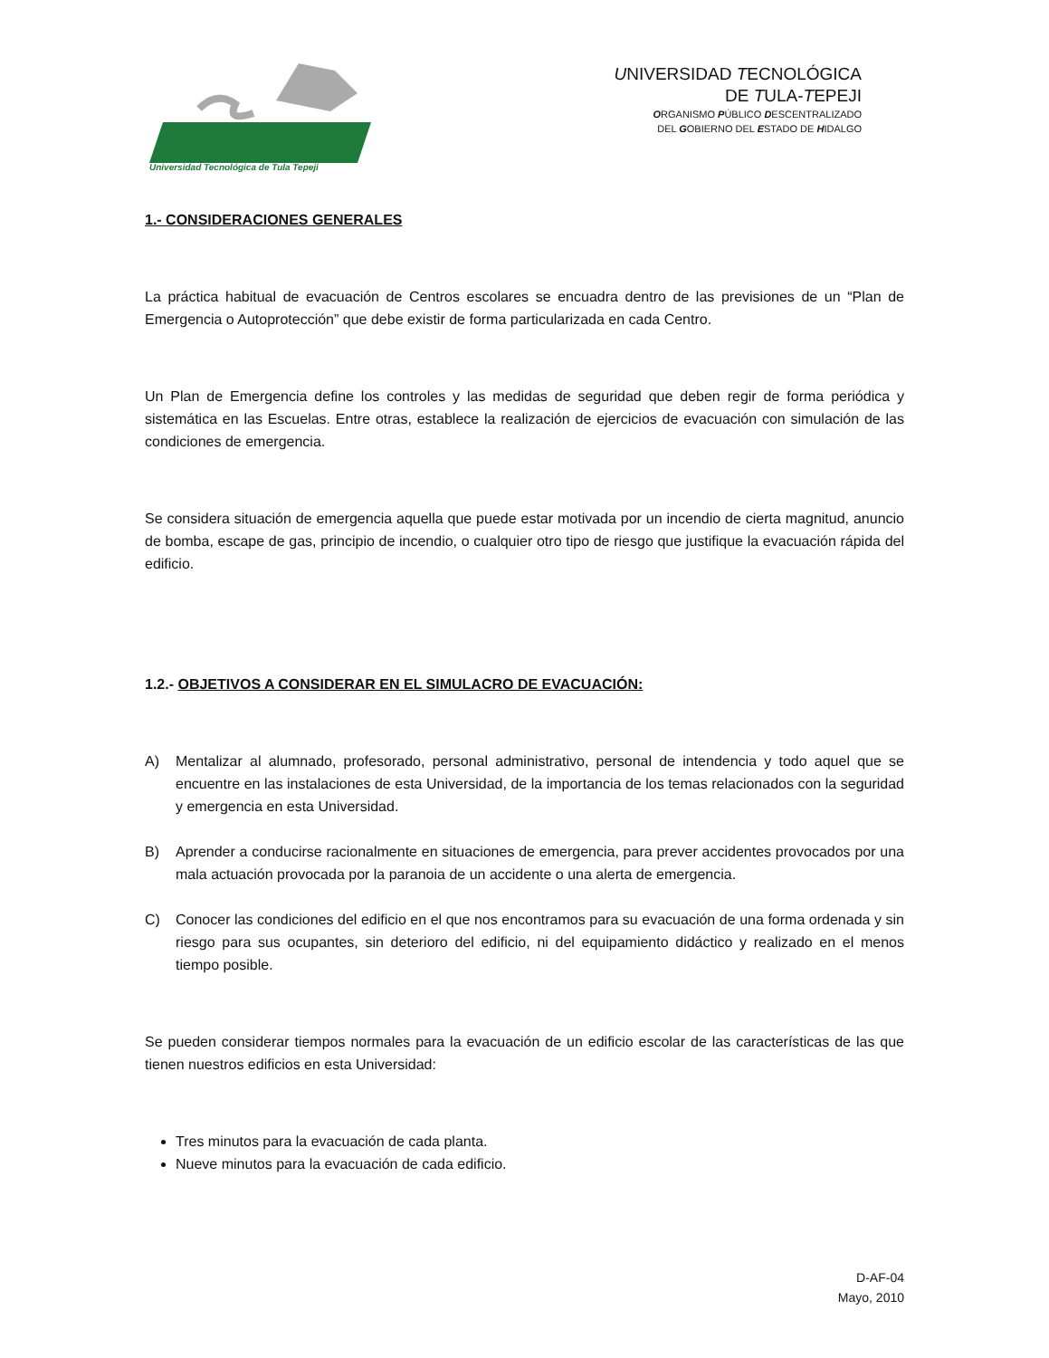Universidad Tecnológica de Tula Tepeji
UNIVERSIDAD TECNOLÓGICA
DE TULA-TEPEJI
ORGANISMO PÚBLICO DESCENTRALIZADO
DEL GOBIERNO DEL ESTADO DE HIDALGO
1.- CONSIDERACIONES GENERALES
La práctica habitual de evacuación de Centros escolares se encuadra dentro de las previsiones de un “Plan de Emergencia o Autoprotección” que debe existir de forma particularizada en cada Centro.
Un Plan de Emergencia define los controles y las medidas de seguridad que deben regir de forma periódica y sistemática en las Escuelas. Entre otras, establece la realización de ejercicios de evacuación con simulación de las condiciones de emergencia.
Se considera situación de emergencia aquella que puede estar motivada por un incendio de cierta magnitud, anuncio de bomba, escape de gas, principio de incendio, o cualquier otro tipo de riesgo que justifique la evacuación rápida del edificio.
1.2.- OBJETIVOS A CONSIDERAR EN EL SIMULACRO DE EVACUACIÓN:
A) Mentalizar al alumnado, profesorado, personal administrativo, personal de intendencia y todo aquel que se encuentre en las instalaciones de esta Universidad, de la importancia de los temas relacionados con la seguridad y emergencia en esta Universidad.
B) Aprender a conducirse racionalmente en situaciones de emergencia, para prever accidentes provocados por una mala actuación provocada por la paranoia de un accidente o una alerta de emergencia.
C) Conocer las condiciones del edificio en el que nos encontramos para su evacuación de una forma ordenada y sin riesgo para sus ocupantes, sin deterioro del edificio, ni del equipamiento didáctico y realizado en el menos tiempo posible.
Se pueden considerar tiempos normales para la evacuación de un edificio escolar de las características de las que tienen nuestros edificios en esta Universidad:
Tres minutos para la evacuación de cada planta.
Nueve minutos para la evacuación de cada edificio.
D-AF-04
Mayo, 2010